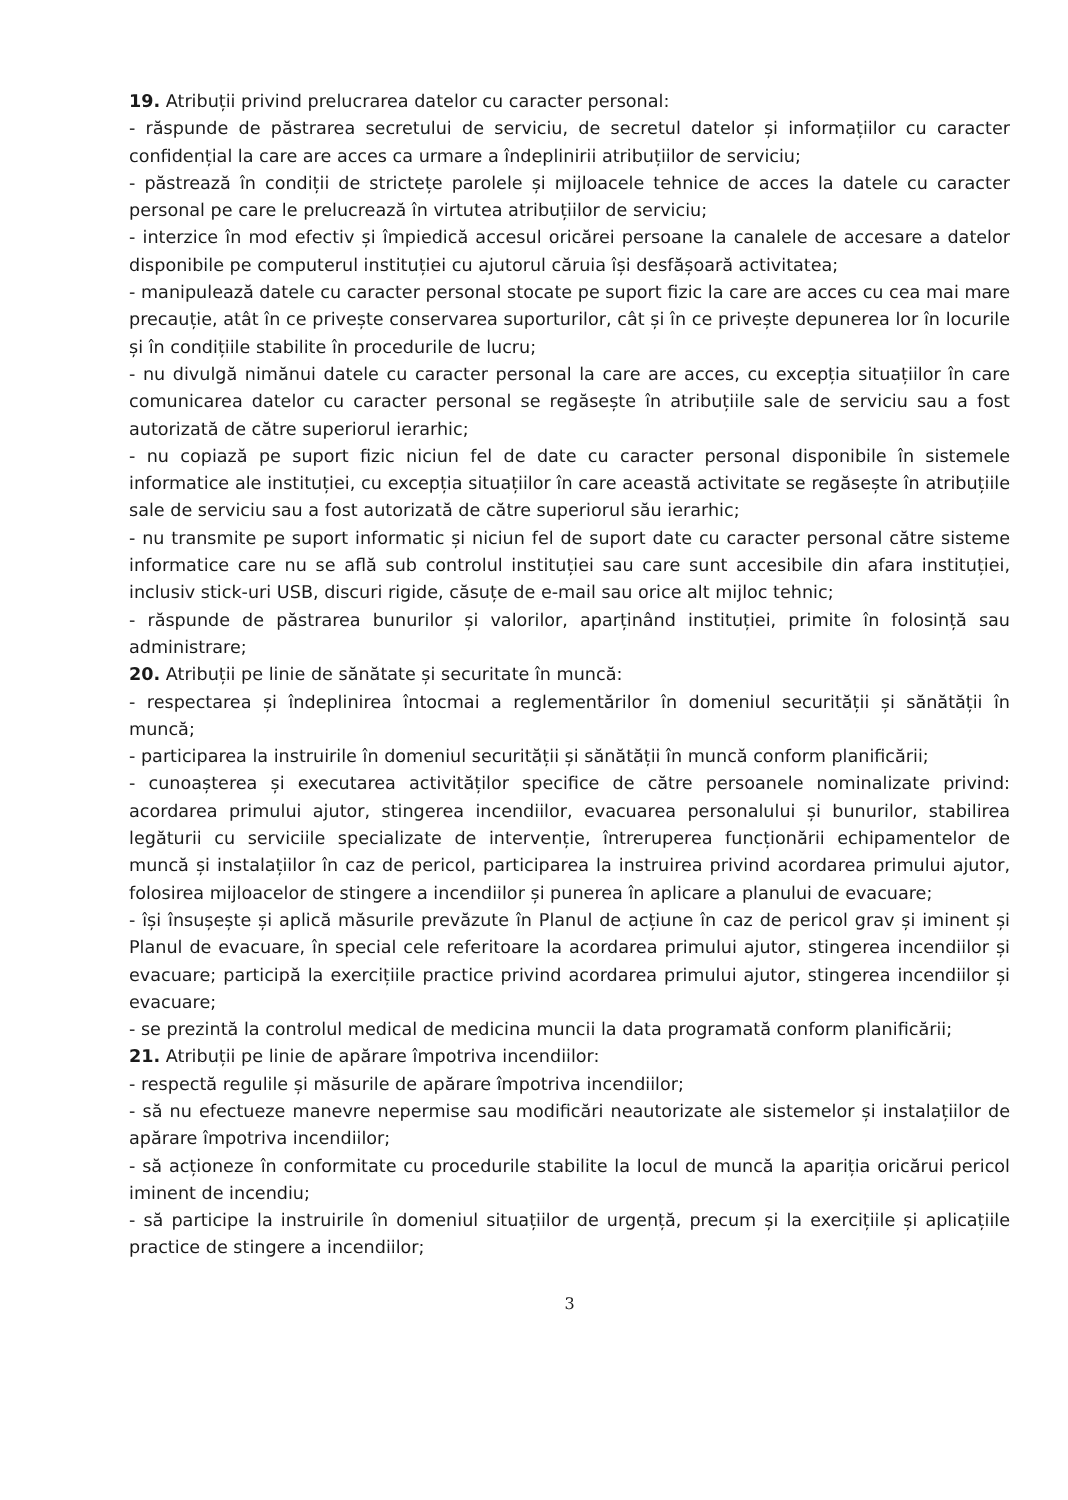19. Atribuții privind prelucrarea datelor cu caracter personal:
- răspunde de păstrarea secretului de serviciu, de secretul datelor și informațiilor cu caracter confidențial la care are acces ca urmare a îndeplinirii atribuțiilor de serviciu;
- păstrează în condiții de strictețe parolele și mijloacele tehnice de acces la datele cu caracter personal pe care le prelucrează în virtutea atribuțiilor de serviciu;
- interzice în mod efectiv și împiedică accesul oricărei persoane la canalele de accesare a datelor disponibile pe computerul instituției cu ajutorul căruia își desfășoară activitatea;
- manipulează datele cu caracter personal stocate pe suport fizic la care are acces cu cea mai mare precauție, atât în ce privește conservarea suporturilor, cât și în ce privește depunerea lor în locurile și în condițiile stabilite în procedurile de lucru;
- nu divulgă nimănui datele cu caracter personal la care are acces, cu excepția situațiilor în care comunicarea datelor cu caracter personal se regăsește în atribuțiile sale de serviciu sau a fost autorizată de către superiorul ierarhic;
- nu copiază pe suport fizic niciun fel de date cu caracter personal disponibile în sistemele informatice ale instituției, cu excepția situațiilor în care această activitate se regăsește în atribuțiile sale de serviciu sau a fost autorizată de către superiorul său ierarhic;
- nu transmite pe suport informatic și niciun fel de suport date cu caracter personal către sisteme informatice care nu se află sub controlul instituției sau care sunt accesibile din afara instituției, inclusiv stick-uri USB, discuri rigide, căsuțe de e-mail sau orice alt mijloc tehnic;
- răspunde de păstrarea bunurilor și valorilor, aparținând instituției, primite în folosință sau administrare;
20. Atribuții pe linie de sănătate și securitate în muncă:
- respectarea și îndeplinirea întocmai a reglementărilor în domeniul securității și sănătății în muncă;
- participarea la instruirile în domeniul securității și sănătății în muncă conform planificării;
- cunoașterea și executarea activităților specifice de către persoanele nominalizate privind: acordarea primului ajutor, stingerea incendiilor, evacuarea personalului și bunurilor, stabilirea legăturii cu serviciile specializate de intervenție, întreruperea funcționării echipamentelor de muncă și instalațiilor în caz de pericol, participarea la instruirea privind acordarea primului ajutor, folosirea mijloacelor de stingere a incendiilor și punerea în aplicare a planului de evacuare;
- își însușește și aplică măsurile prevăzute în Planul de acțiune în caz de pericol grav și iminent și Planul de evacuare, în special cele referitoare la acordarea primului ajutor, stingerea incendiilor și evacuare; participă la exercițiile practice privind acordarea primului ajutor, stingerea incendiilor și evacuare;
- se prezintă la controlul medical de medicina muncii la data programată conform planificării;
21. Atribuții pe linie de apărare împotriva incendiilor:
- respectă regulile și măsurile de apărare împotriva incendiilor;
- să nu efectueze manevre nepermise sau modificări neautorizate ale sistemelor și instalațiilor de apărare împotriva incendiilor;
- să acționeze în conformitate cu procedurile stabilite la locul de muncă la apariția oricărui pericol iminent de incendiu;
- să participe la instruirile în domeniul situațiilor de urgență, precum și la exercițiile și aplicațiile practice de stingere a incendiilor;
3